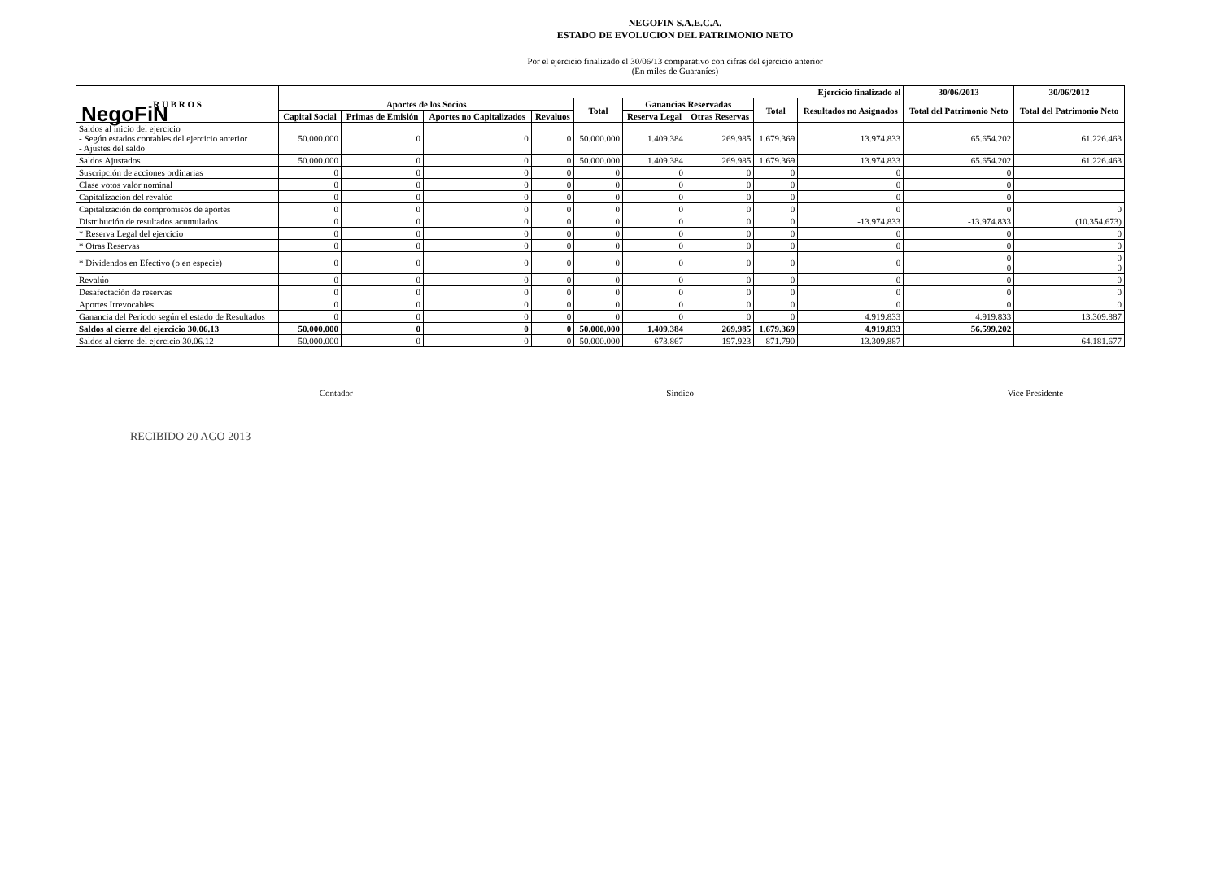NegoFiN
NEGOFIN S.A.E.C.A.
ESTADO DE EVOLUCION DEL PATRIMONIO NETO
Por el ejercicio finalizado el 30/06/13 comparativo con cifras del ejercicio anterior
(En miles de Guaraníes)
| R U B R O S | Ejercicio finalizado el | | | | | | | | | 30/06/2013 | 30/06/2012 |
| --- | --- | --- | --- | --- | --- | --- | --- | --- | --- | --- | --- |
| | Aportes de los Socios | | | | Total | Ganancias Reservadas | | Total | Resultados no Asignados | Total del Patrimonio Neto | Total del Patrimonio Neto |
| | Capital Social | Primas de Emisión | Aportes no Capitalizados | Revaluos | | Reserva Legal | Otras Reservas | | | | |
| Saldos al inicio del ejercicio - Según estados contables del ejercicio anterior - Ajustes del saldo | 50.000.000 | 0 | 0 | 0 | 50.000.000 | 1.409.384 | 269.985 | 1.679.369 | 13.974.833 | 65.654.202 | 61.226.463 |
| Saldos Ajustados | 50.000.000 | 0 | 0 | 0 | 50.000.000 | 1.409.384 | 269.985 | 1.679.369 | 13.974.833 | 65.654.202 | 61.226.463 |
| Suscripción de acciones ordinarias | 0 | 0 | 0 | 0 | 0 | 0 | 0 | 0 | 0 | 0 | |
| Clase votos valor nominal | 0 | 0 | 0 | 0 | 0 | 0 | 0 | 0 | 0 | 0 | |
| Capitalización del revalúo | 0 | 0 | 0 | 0 | 0 | 0 | 0 | 0 | 0 | 0 | |
| Capitalización de compromisos de aportes | 0 | 0 | 0 | 0 | 0 | 0 | 0 | 0 | 0 | 0 | 0 |
| Distribución de resultados acumulados | 0 | 0 | 0 | 0 | 0 | 0 | 0 | 0 | -13.974.833 | -13.974.833 | (10.354.673) |
| * Reserva Legal del ejercicio | 0 | 0 | 0 | 0 | 0 | 0 | 0 | 0 | 0 | 0 | 0 |
| * Otras Reservas | 0 | 0 | 0 | 0 | 0 | 0 | 0 | 0 | 0 | 0 | 0 |
| * Dividendos en Efectivo (o en especie) | 0 | 0 | 0 | 0 | 0 | 0 | 0 | 0 | 0 | 0 0 | 0 0 |
| Revalúo | 0 | 0 | 0 | 0 | 0 | 0 | 0 | 0 | 0 | 0 | 0 |
| Desafectación de reservas | 0 | 0 | 0 | 0 | 0 | 0 | 0 | 0 | 0 | 0 | 0 |
| Aportes Irrevocables | 0 | 0 | 0 | 0 | 0 | 0 | 0 | 0 | 0 | 0 | 0 |
| Ganancia del Período según el estado de Resultados | 0 | 0 | 0 | 0 | 0 | 0 | 0 | 0 | 4.919.833 | 4.919.833 | 13.309.887 |
| Saldos al cierre del ejercicio 30.06.13 | 50.000.000 | 0 | 0 | 0 | 50.000.000 | 1.409.384 | 269.985 | 1.679.369 | 4.919.833 | 56.599.202 | |
| Saldos al cierre del ejercicio 30.06.12 | 50.000.000 | 0 | 0 | 0 | 50.000.000 | 673.867 | 197.923 | 871.790 | 13.309.887 | | 64.181.677 |
Contador Síndico Vice Presidente
RECIBIDO 20 AGO 2013